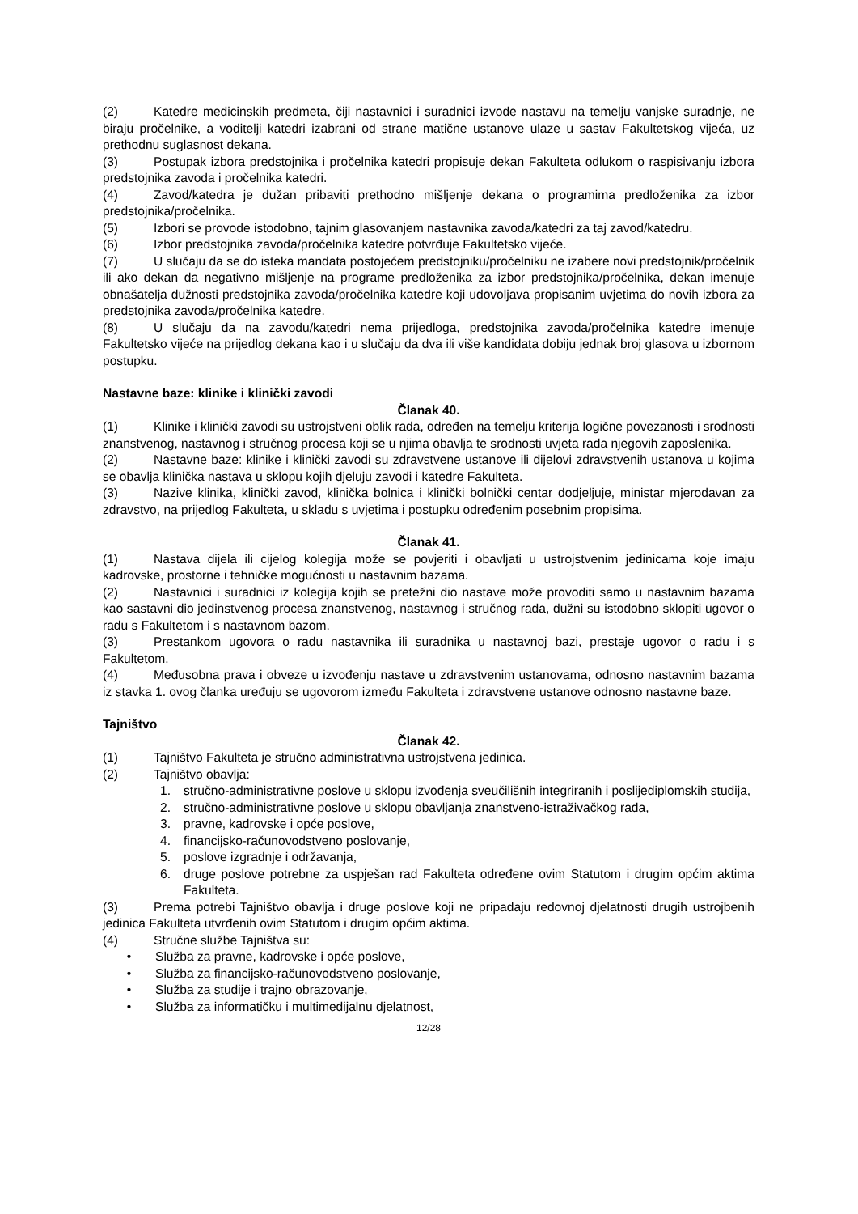(2) Katedre medicinskih predmeta, čiji nastavnici i suradnici izvode nastavu na temelju vanjske suradnje, ne biraju pročelnike, a voditelji katedri izabrani od strane matične ustanove ulaze u sastav Fakultetskog vijeća, uz prethodnu suglasnost dekana.
(3) Postupak izbora predstojnika i pročelnika katedri propisuje dekan Fakulteta odlukom o raspisivanju izbora predstojnika zavoda i pročelnika katedri.
(4) Zavod/katedra je dužan pribaviti prethodno mišljenje dekana o programima predloženika za izbor predstojnika/pročelnika.
(5) Izbori se provode istodobno, tajnim glasovanjem nastavnika zavoda/katedri za taj zavod/katedru.
(6) Izbor predstojnika zavoda/pročelnika katedre potvrđuje Fakultetsko vijeće.
(7) U slučaju da se do isteka mandata postojećem predstojniku/pročelniku ne izabere novi predstojnik/pročelnik ili ako dekan da negativno mišljenje na programe predloženika za izbor predstojnika/pročelnika, dekan imenuje obnašatelja dužnosti predstojnika zavoda/pročelnika katedre koji udovoljava propisanim uvjetima do novih izbora za predstojnika zavoda/pročelnika katedre.
(8) U slučaju da na zavodu/katedri nema prijedloga, predstojnika zavoda/pročelnika katedre imenuje Fakultetsko vijeće na prijedlog dekana kao i u slučaju da dva ili više kandidata dobiju jednak broj glasova u izbornom postupku.
Nastavne baze: klinike i klinički zavodi
Članak 40.
(1) Klinike i klinički zavodi su ustrojstveni oblik rada, određen na temelju kriterija logične povezanosti i srodnosti znanstvenog, nastavnog i stručnog procesa koji se u njima obavlja te srodnosti uvjeta rada njegovih zaposlenika.
(2) Nastavne baze: klinike i klinički zavodi su zdravstvene ustanove ili dijelovi zdravstvenih ustanova u kojima se obavlja klinička nastava u sklopu kojih djeluju zavodi i katedre Fakulteta.
(3) Nazive klinika, klinički zavod, klinička bolnica i klinički bolnički centar dodjeljuje, ministar mjerodavan za zdravstvo, na prijedlog Fakulteta, u skladu s uvjetima i postupku određenim posebnim propisima.
Članak 41.
(1) Nastava dijela ili cijelog kolegija može se povjeriti i obavljati u ustrojstvenim jedinicama koje imaju kadrovske, prostorne i tehničke mogućnosti u nastavnim bazama.
(2) Nastavnici i suradnici iz kolegija kojih se pretežni dio nastave može provoditi samo u nastavnim bazama kao sastavni dio jedinstvenog procesa znanstvenog, nastavnog i stručnog rada, dužni su istodobno sklopiti ugovor o radu s Fakultetom i s nastavnom bazom.
(3) Prestankom ugovora o radu nastavnika ili suradnika u nastavnoj bazi, prestaje ugovor o radu i s Fakultetom.
(4) Međusobna prava i obveze u izvođenju nastave u zdravstvenim ustanovama, odnosno nastavnim bazama iz stavka 1. ovog članka uređuju se ugovorom između Fakulteta i zdravstvene ustanove odnosno nastavne baze.
Tajništvo
Članak 42.
(1) Tajništvo Fakulteta je stručno administrativna ustrojstvena jedinica.
(2) Tajništvo obavlja:
1. stručno-administrativne poslove u sklopu izvođenja sveučilišnih integriranih i poslijediplomskih studija,
2. stručno-administrativne poslove u sklopu obavljanja znanstveno-istraživačkog rada,
3. pravne, kadrovske i opće poslove,
4. financijsko-računovodstveno poslovanje,
5. poslove izgradnje i održavanja,
6. druge poslove potrebne za uspješan rad Fakulteta određene ovim Statutom i drugim općim aktima Fakulteta.
(3) Prema potrebi Tajništvo obavlja i druge poslove koji ne pripadaju redovnoj djelatnosti drugih ustrojbenih jedinica Fakulteta utvrđenih ovim Statutom i drugim općim aktima.
(4) Stručne službe Tajništva su:
• Služba za pravne, kadrovske i opće poslove,
• Služba za financijsko-računovodstveno poslovanje,
• Služba za studije i trajno obrazovanje,
• Služba za informatičku i multimedijalnu djelatnost,
12/28